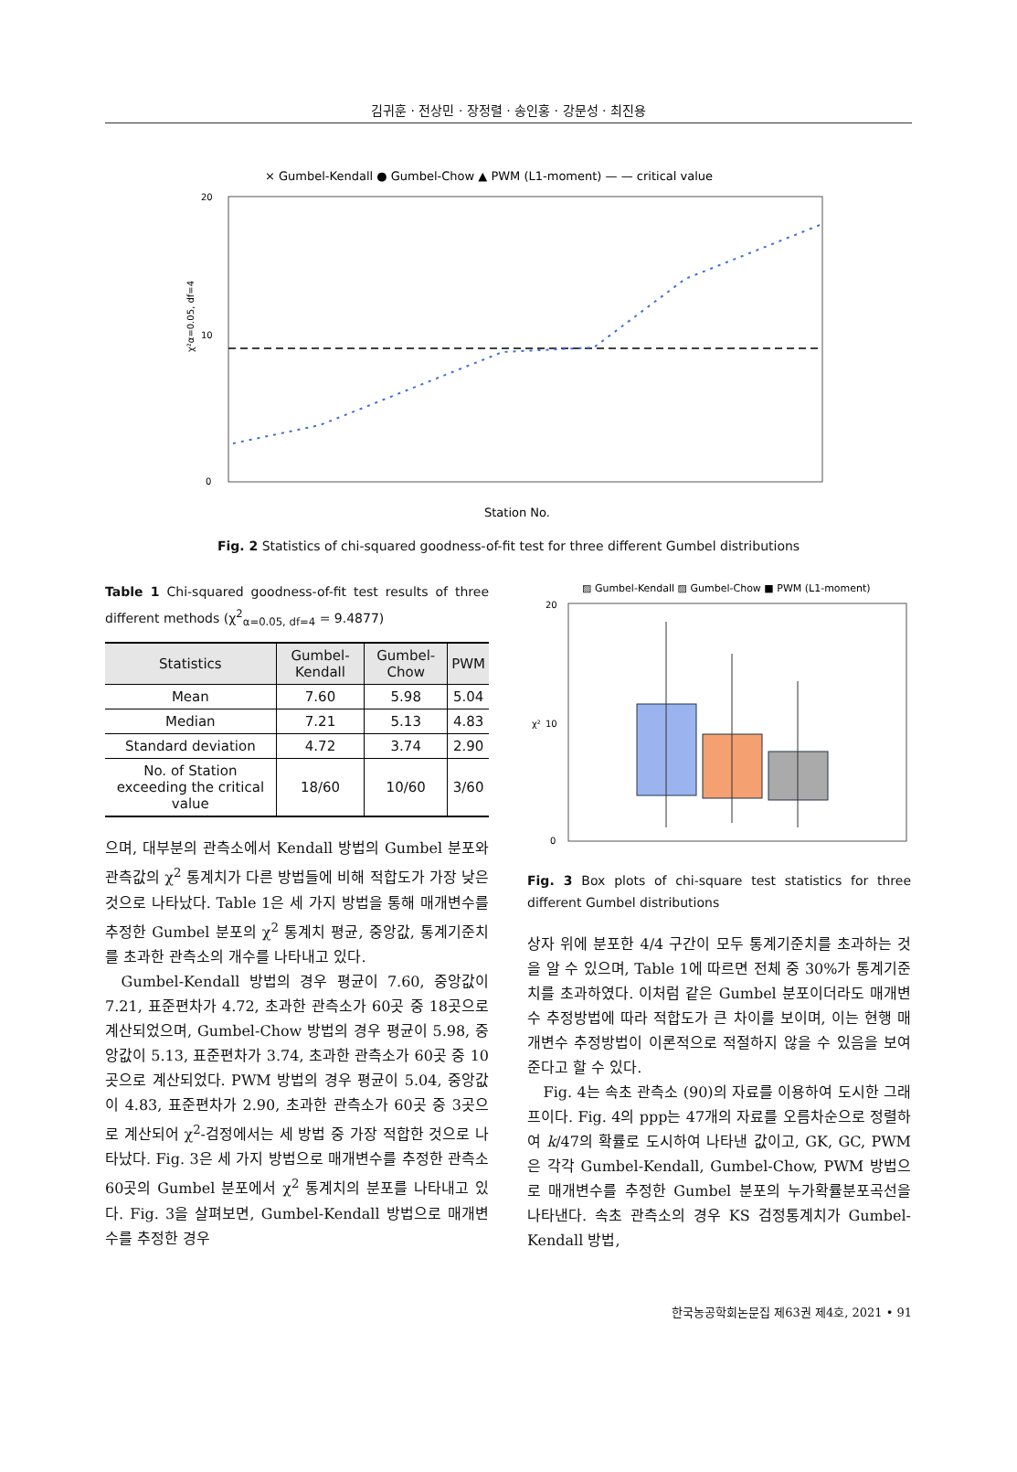김귀훈 · 전상민 · 장정렬 · 송인홍 · 강문성 · 최진용
× Gumbel-Kendall ● Gumbel-Chow ▲ PWM (L1-moment) — — critical value
20
10
0
χ²α=0.05, df=4
Station No.
Fig. 2 Statistics of chi-squared goodness-of-fit test for three different Gumbel distributions
Table 1 Chi-squared goodness-of-fit test results of three different methods (χ<sup>2</sup><sub>α=0.05, df=4</sub> = 9.4877)
| Statistics | Gumbel-Kendall | Gumbel-Chow | PWM |
| --- | --- | --- | --- |
| Mean | 7.60 | 5.98 | 5.04 |
| Median | 7.21 | 5.13 | 4.83 |
| Standard deviation | 4.72 | 3.74 | 2.90 |
| No. of Station exceeding the critical value | 18/60 | 10/60 | 3/60 |
으며, 대부분의 관측소에서 Kendall 방법의 Gumbel 분포와 관측값의 χ<sup>2</sup> 통계치가 다른 방법들에 비해 적합도가 가장 낮은 것으로 나타났다. Table 1은 세 가지 방법을 통해 매개변수를 추정한 Gumbel 분포의 χ<sup>2</sup> 통계치 평균, 중앙값, 통계기준치를 초과한 관측소의 개수를 나타내고 있다.
Gumbel-Kendall 방법의 경우 평균이 7.60, 중앙값이 7.21, 표준편차가 4.72, 초과한 관측소가 60곳 중 18곳으로 계산되었으며, Gumbel-Chow 방법의 경우 평균이 5.98, 중앙값이 5.13, 표준편차가 3.74, 초과한 관측소가 60곳 중 10곳으로 계산되었다. PWM 방법의 경우 평균이 5.04, 중앙값이 4.83, 표준편차가 2.90, 초과한 관측소가 60곳 중 3곳으로 계산되어 χ<sup>2</sup>-검정에서는 세 방법 중 가장 적합한 것으로 나타났다. Fig. 3은 세 가지 방법으로 매개변수를 추정한 관측소 60곳의 Gumbel 분포에서 χ<sup>2</sup> 통계치의 분포를 나타내고 있다. Fig. 3을 살펴보면, Gumbel-Kendall 방법으로 매개변수를 추정한 경우
▨ Gumbel-Kendall ▨ Gumbel-Chow ■ PWM (L1-moment)
20
10
0
χ²
Fig. 3 Box plots of chi-square test statistics for three different Gumbel distributions
상자 위에 분포한 4/4 구간이 모두 통계기준치를 초과하는 것을 알 수 있으며, Table 1에 따르면 전체 중 30%가 통계기준치를 초과하였다. 이처럼 같은 Gumbel 분포이더라도 매개변수 추정방법에 따라 적합도가 큰 차이를 보이며, 이는 현행 매개변수 추정방법이 이론적으로 적절하지 않을 수 있음을 보여준다고 할 수 있다.
Fig. 4는 속초 관측소 (90)의 자료를 이용하여 도시한 그래프이다. Fig. 4의 ppp는 47개의 자료를 오름차순으로 정렬하여 k/47의 확률로 도시하여 나타낸 값이고, GK, GC, PWM은 각각 Gumbel-Kendall, Gumbel-Chow, PWM 방법으로 매개변수를 추정한 Gumbel 분포의 누가확률분포곡선을 나타낸다. 속초 관측소의 경우 KS 검정통계치가 Gumbel-Kendall 방법,
한국농공학회논문집 제63권 제4호, 2021 • 91